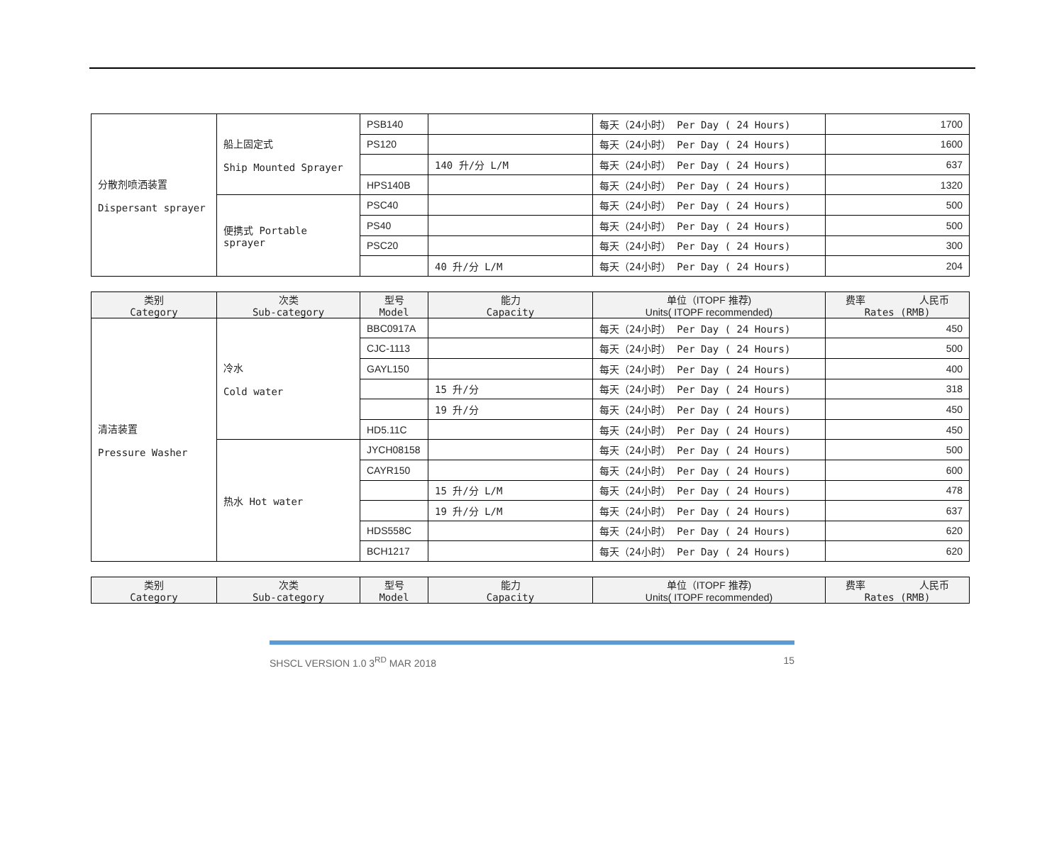| 分散剂喷洒装置 Dispersant sprayer | 船上固定式 Ship Mounted Sprayer | PSB140 | | 每天（24小时） Per Day ( 24 Hours) | 1700 |
| | | PS120 | | 每天（24小时） Per Day ( 24 Hours) | 1600 |
| | | | 140 升/分 L/M | 每天（24小时） Per Day ( 24 Hours) | 637 |
| | | HPS140B | | 每天（24小时） Per Day ( 24 Hours) | 1320 |
| | 便携式 Portable sprayer | PSC40 | | 每天（24小时） Per Day ( 24 Hours) | 500 |
| | | PS40 | | 每天（24小时） Per Day ( 24 Hours) | 500 |
| | | PSC20 | | 每天（24小时） Per Day ( 24 Hours) | 300 |
| | | | 40 升/分 L/M | 每天（24小时） Per Day ( 24 Hours) | 204 |
| 类别 Category | 次类 Sub-category | 型号 Model | 能力 Capacity | 单位（ ITOPF 推荐) Units( ITOPF recommended) | 费率 人民币 Rates (RMB) |
| --- | --- | --- | --- | --- | --- |
| 清洁装置 Pressure Washer | 冷水 Cold water | BBC0917A | | 每天（24小时） Per Day ( 24 Hours) | 450 |
| | | CJC-1113 | | 每天（24小时） Per Day ( 24 Hours) | 500 |
| | | GAYL150 | | 每天（24小时） Per Day ( 24 Hours) | 400 |
| | | | 15 升/分 | 每天（24小时） Per Day ( 24 Hours) | 318 |
| | | | 19 升/分 | 每天（24小时） Per Day ( 24 Hours) | 450 |
| | | HD5.11C | | 每天（24小时） Per Day ( 24 Hours) | 450 |
| | 热水 Hot water | JYCH08158 | | 每天（24小时） Per Day ( 24 Hours) | 500 |
| | | CAYR150 | | 每天（24小时） Per Day ( 24 Hours) | 600 |
| | | | 15 升/分 L/M | 每天（24小时） Per Day ( 24 Hours) | 478 |
| | | | 19 升/分 L/M | 每天（24小时） Per Day ( 24 Hours) | 637 |
| | | HDS558C | | 每天（24小时） Per Day ( 24 Hours) | 620 |
| | | BCH1217 | | 每天（24小时） Per Day ( 24 Hours) | 620 |
| 类别 Category | 次类 Sub-category | 型号 Model | 能力 Capacity | 单位（ ITOPF 推荐) Units( ITOPF recommended) | 费率 人民币 Rates (RMB) |
| --- | --- | --- | --- | --- | --- |
SHSCL VERSION 1.0 3<sup>RD</sup> MAR 2018 15